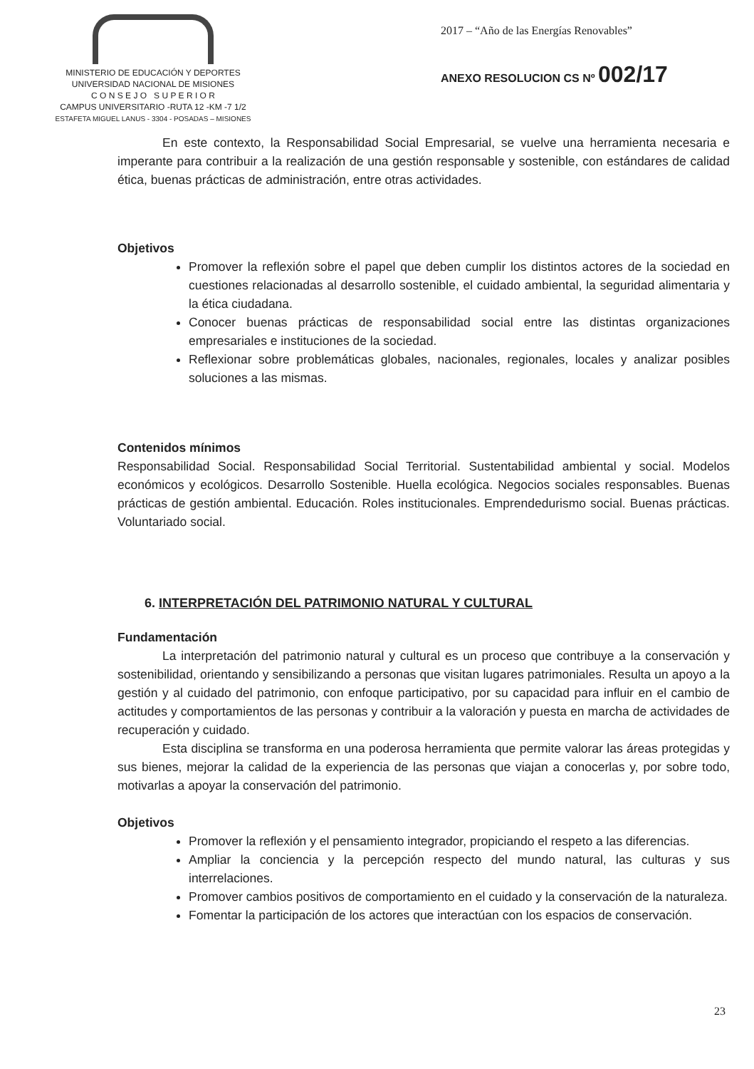MINISTERIO DE EDUCACIÓN Y DEPORTES
UNIVERSIDAD NACIONAL DE MISIONES
C O N S E J O S U P E R I O R
CAMPUS UNIVERSITARIO -RUTA 12 -KM -7 1/2
ESTAFETA MIGUEL LANUS - 3304 - POSADAS – MISIONES
2017 – “Año de las Energías Renovables”
ANEXO RESOLUCION CS Nº 002/17
En este contexto, la Responsabilidad Social Empresarial, se vuelve una herramienta necesaria e imperante para contribuir a la realización de una gestión responsable y sostenible, con estándares de calidad ética, buenas prácticas de administración, entre otras actividades.
Objetivos
Promover la reflexión sobre el papel que deben cumplir los distintos actores de la sociedad en cuestiones relacionadas al desarrollo sostenible, el cuidado ambiental, la seguridad alimentaria y la ética ciudadana.
Conocer buenas prácticas de responsabilidad social entre las distintas organizaciones empresariales e instituciones de la sociedad.
Reflexionar sobre problemáticas globales, nacionales, regionales, locales y analizar posibles soluciones a las mismas.
Contenidos mínimos
Responsabilidad Social. Responsabilidad Social Territorial. Sustentabilidad ambiental y social. Modelos económicos y ecológicos. Desarrollo Sostenible. Huella ecológica. Negocios sociales responsables. Buenas prácticas de gestión ambiental. Educación. Roles institucionales. Emprendedurismo social. Buenas prácticas. Voluntariado social.
6. INTERPRETACIÓN DEL PATRIMONIO NATURAL Y CULTURAL
Fundamentación
La interpretación del patrimonio natural y cultural es un proceso que contribuye a la conservación y sostenibilidad, orientando y sensibilizando a personas que visitan lugares patrimoniales. Resulta un apoyo a la gestión y al cuidado del patrimonio, con enfoque participativo, por su capacidad para influir en el cambio de actitudes y comportamientos de las personas y contribuir a la valoración y puesta en marcha de actividades de recuperación y cuidado.
Esta disciplina se transforma en una poderosa herramienta que permite valorar las áreas protegidas y sus bienes, mejorar la calidad de la experiencia de las personas que viajan a conocerlas y, por sobre todo, motivarlas a apoyar la conservación del patrimonio.
Objetivos
Promover la reflexión y el pensamiento integrador, propiciando el respeto a las diferencias.
Ampliar la conciencia y la percepción respecto del mundo natural, las culturas y sus interrelaciones.
Promover cambios positivos de comportamiento en el cuidado y la conservación de la naturaleza.
Fomentar la participación de los actores que interactúan con los espacios de conservación.
23